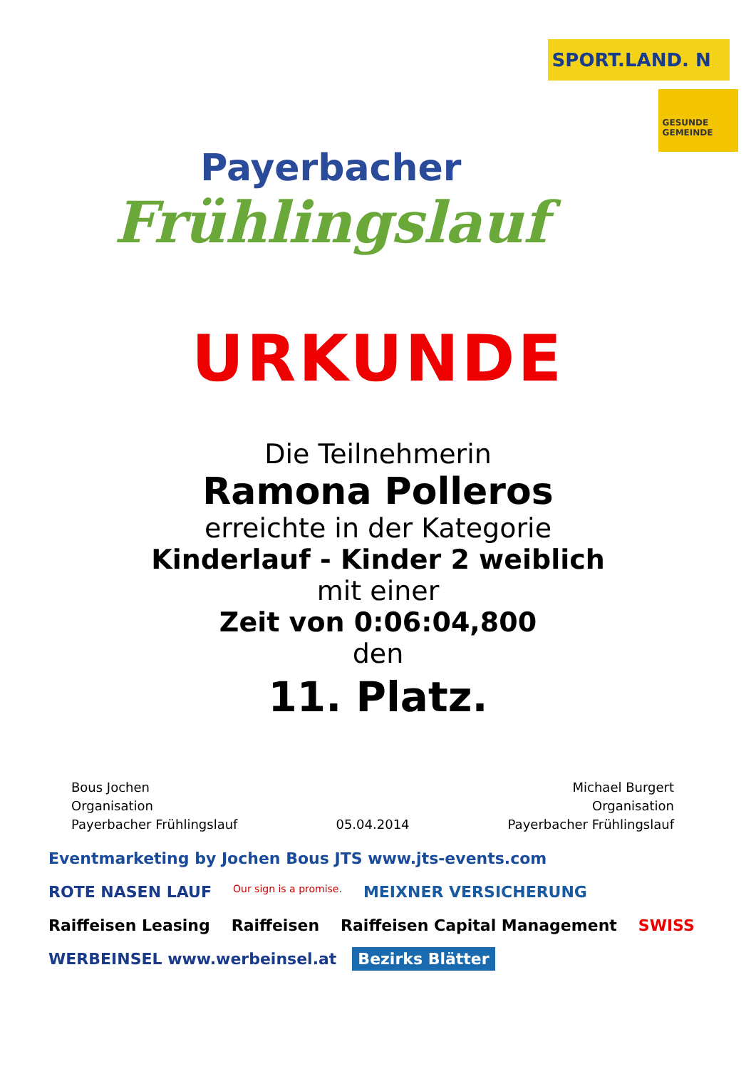Payerbacher
Frühlingslauf
SPORT.LAND. N
GESUNDE GEMEINDE
URKUNDE
Die Teilnehmerin
Ramona Polleros
erreichte in der Kategorie
Kinderlauf - Kinder 2 weiblich
mit einer
Zeit von 0:06:04,800
den
11. Platz.
Bous Jochen
Organisation
Payerbacher Frühlingslauf
05.04.2014
Michael Burgert
Organisation
Payerbacher Frühlingslauf
Eventmarketing by Jochen Bous JTS www.jts-events.com ROTE NASEN LAUF Our sign is a promise. MEIXNER VERSICHERUNG Raiffeisen Leasing Raiffeisen Raiffeisen Capital Management SWISS WERBEINSEL www.werbeinsel.at Bezirks Blätter